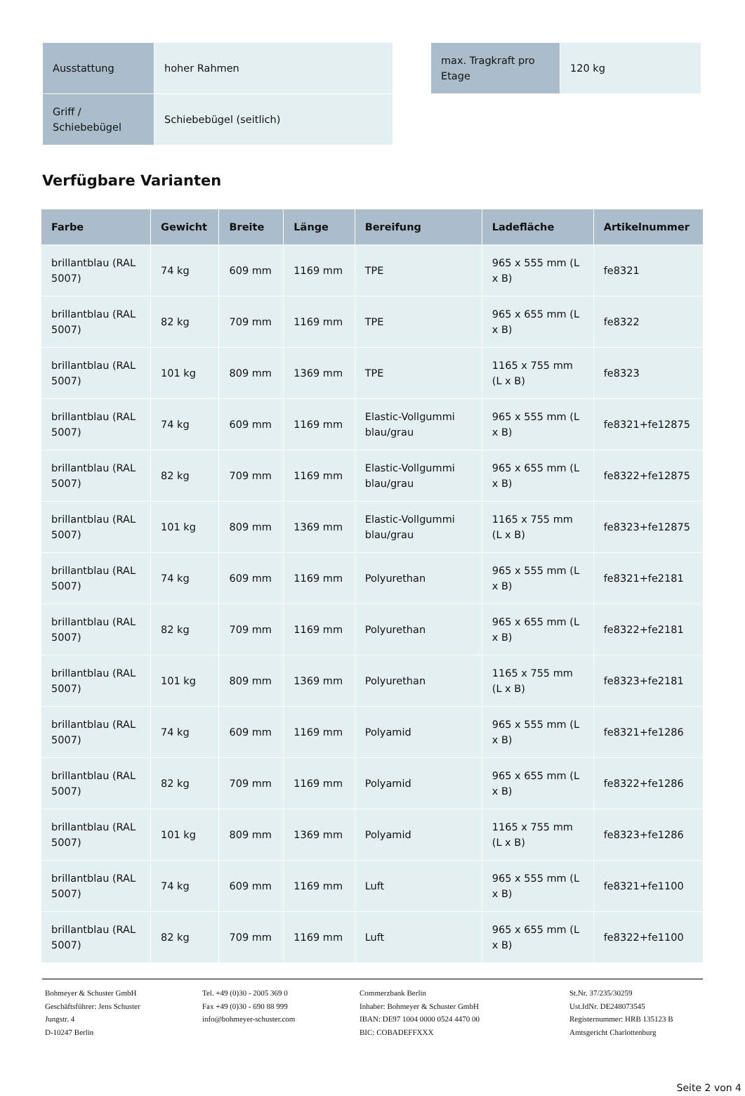| Ausstattung | hoher Rahmen |
| Griff / Schiebebügel | Schiebebügel (seitlich) |
| max. Tragkraft pro Etage | 120 kg |
Verfügbare Varianten
| Farbe | Gewicht | Breite | Länge | Bereifung | Ladefläche | Artikelnummer |
| --- | --- | --- | --- | --- | --- | --- |
| brillantblau (RAL 5007) | 74 kg | 609 mm | 1169 mm | TPE | 965 x 555 mm (L x B) | fe8321 |
| brillantblau (RAL 5007) | 82 kg | 709 mm | 1169 mm | TPE | 965 x 655 mm (L x B) | fe8322 |
| brillantblau (RAL 5007) | 101 kg | 809 mm | 1369 mm | TPE | 1165 x 755 mm (L x B) | fe8323 |
| brillantblau (RAL 5007) | 74 kg | 609 mm | 1169 mm | Elastic-Vollgummi blau/grau | 965 x 555 mm (L x B) | fe8321+fe12875 |
| brillantblau (RAL 5007) | 82 kg | 709 mm | 1169 mm | Elastic-Vollgummi blau/grau | 965 x 655 mm (L x B) | fe8322+fe12875 |
| brillantblau (RAL 5007) | 101 kg | 809 mm | 1369 mm | Elastic-Vollgummi blau/grau | 1165 x 755 mm (L x B) | fe8323+fe12875 |
| brillantblau (RAL 5007) | 74 kg | 609 mm | 1169 mm | Polyurethan | 965 x 555 mm (L x B) | fe8321+fe2181 |
| brillantblau (RAL 5007) | 82 kg | 709 mm | 1169 mm | Polyurethan | 965 x 655 mm (L x B) | fe8322+fe2181 |
| brillantblau (RAL 5007) | 101 kg | 809 mm | 1369 mm | Polyurethan | 1165 x 755 mm (L x B) | fe8323+fe2181 |
| brillantblau (RAL 5007) | 74 kg | 609 mm | 1169 mm | Polyamid | 965 x 555 mm (L x B) | fe8321+fe1286 |
| brillantblau (RAL 5007) | 82 kg | 709 mm | 1169 mm | Polyamid | 965 x 655 mm (L x B) | fe8322+fe1286 |
| brillantblau (RAL 5007) | 101 kg | 809 mm | 1369 mm | Polyamid | 1165 x 755 mm (L x B) | fe8323+fe1286 |
| brillantblau (RAL 5007) | 74 kg | 609 mm | 1169 mm | Luft | 965 x 555 mm (L x B) | fe8321+fe1100 |
| brillantblau (RAL 5007) | 82 kg | 709 mm | 1169 mm | Luft | 965 x 655 mm (L x B) | fe8322+fe1100 |
Bohmeyer & Schuster GmbH
Geschäftsführer: Jens Schuster
Jungstr. 4
D-10247 Berlin
Tel. +49 (0)30 - 2005 369 0
Fax +49 (0)30 - 690 88 999
info@bohmeyer-schuster.com
Commerzbank Berlin
Inhaber: Bohmeyer & Schuster GmbH
IBAN: DE97 1004 0000 0524 4470 00
BIC: COBADEFFXXX
St.Nr. 37/235/30259
Ust.IdNr. DE248073545
Registernummer: HRB 135123 B
Amtsgericht Charlottenburg
Seite 2 von 4